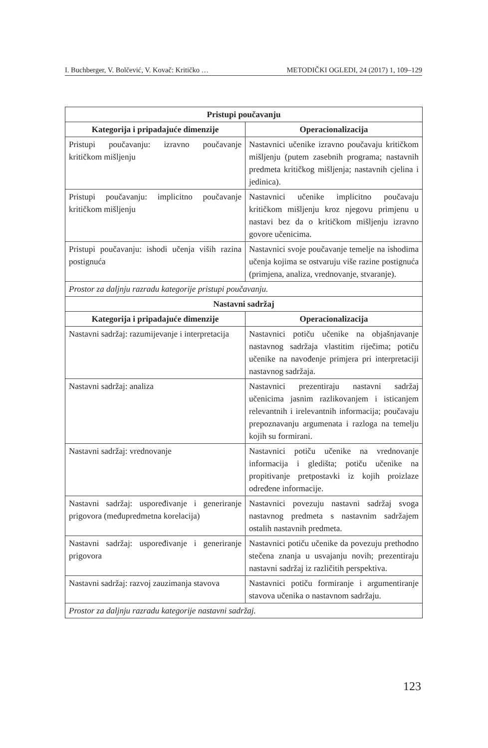I. Buchberger, V. Bolčević, V. Kovač: Kritičko … METODIČKI OGLEDI, 24 (2017) 1, 109–129
| Pristupi poučavanju | |
| --- | --- |
| Kategorija i pripadajuće dimenzije | Operacionalizacija |
| Pristupi poučavanju: izravno poučavanje kritičkom mišljenju | Nastavnici učenike izravno poučavaju kritičkom mišljenju (putem zasebnih programa; nastavnih predmeta kritičkog mišljenja; nastavnih cjelina i jedinica). |
| Pristupi poučavanju: implicitno poučavanje kritičkom mišljenju | Nastavnici učenike implicitno poučavaju kritičkom mišljenju kroz njegovu primjenu u nastavi bez da o kritičkom mišljenju izravno govore učenicima. |
| Pristupi poučavanju: ishodi učenja viših razina postignuća | Nastavnici svoje poučavanje temelje na ishodima učenja kojima se ostvaruju više razine postignuća (primjena, analiza, vrednovanje, stvaranje). |
| Prostor za daljnju razradu kategorije pristupi poučavanju. | |
| Nastavni sadržaj | |
| Kategorija i pripadajuće dimenzije | Operacionalizacija |
| Nastavni sadržaj: razumijevanje i interpretacija | Nastavnici potiču učenike na objašnjavanje nastavnog sadržaja vlastitim riječima; potiču učenike na navođenje primjera pri interpretaciji nastavnog sadržaja. |
| Nastavni sadržaj: analiza | Nastavnici prezentiraju nastavni sadržaj učenicima jasnim razlikovanjem i isticanjem relevantnih i irelevantnih informacija; poučavaju prepoznavanju argumenata i razloga na temelju kojih su formirani. |
| Nastavni sadržaj: vrednovanje | Nastavnici potiču učenike na vrednovanje informacija i gledišta; potiču učenike na propitivanje pretpostavki iz kojih proizlaze određene informacije. |
| Nastavni sadržaj: uspoređivanje i generiranje prigovora (međupredmetna korelacija) | Nastavnici povezuju nastavni sadržaj svoga nastavnog predmeta s nastavnim sadržajem ostalih nastavnih predmeta. |
| Nastavni sadržaj: uspoređivanje i generiranje prigovora | Nastavnici potiču učenike da povezuju prethodno stečena znanja u usvajanju novih; prezentiraju nastavni sadržaj iz različitih perspektiva. |
| Nastavni sadržaj: razvoj zauzimanja stavova | Nastavnici potiču formiranje i argumentiranje stavova učenika o nastavnom sadržaju. |
| Prostor za daljnju razradu kategorije nastavni sadržaj. | |
123